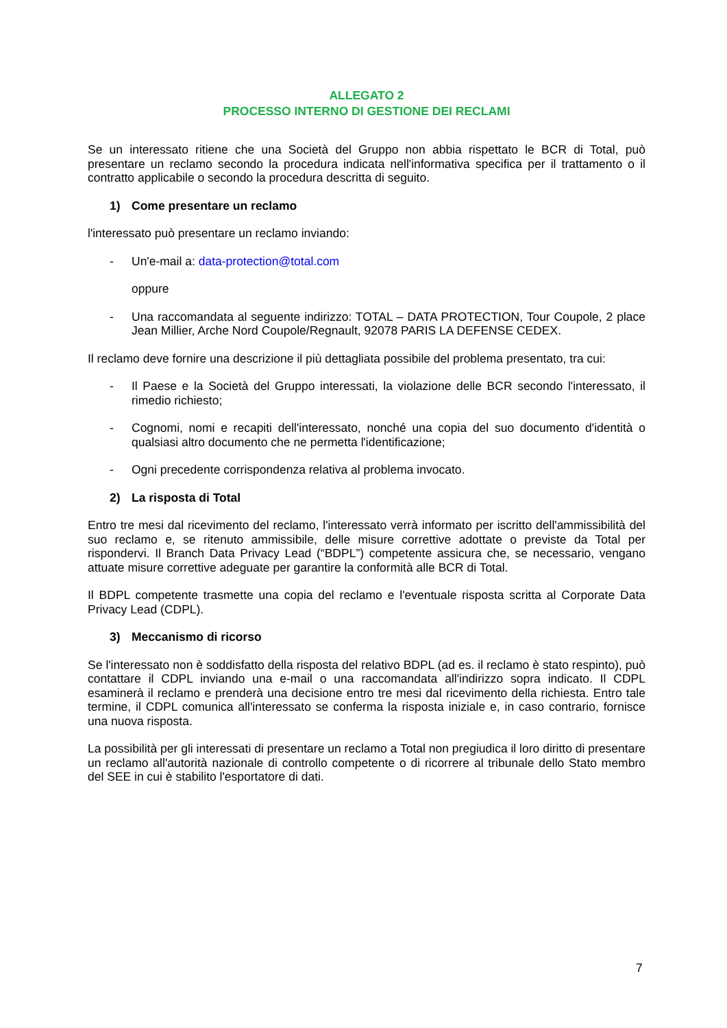ALLEGATO 2
PROCESSO INTERNO DI GESTIONE DEI RECLAMI
Se un interessato ritiene che una Società del Gruppo non abbia rispettato le BCR di Total, può presentare un reclamo secondo la procedura indicata nell'informativa specifica per il trattamento o il contratto applicabile o secondo la procedura descritta di seguito.
1) Come presentare un reclamo
l'interessato può presentare un reclamo inviando:
- Un'e-mail a: data-protection@total.com
oppure
- Una raccomandata al seguente indirizzo: TOTAL – DATA PROTECTION, Tour Coupole, 2 place Jean Millier, Arche Nord Coupole/Regnault, 92078 PARIS LA DEFENSE CEDEX.
Il reclamo deve fornire una descrizione il più dettagliata possibile del problema presentato, tra cui:
- Il Paese e la Società del Gruppo interessati, la violazione delle BCR secondo l'interessato, il rimedio richiesto;
- Cognomi, nomi e recapiti dell'interessato, nonché una copia del suo documento d'identità o qualsiasi altro documento che ne permetta l'identificazione;
- Ogni precedente corrispondenza relativa al problema invocato.
2) La risposta di Total
Entro tre mesi dal ricevimento del reclamo, l'interessato verrà informato per iscritto dell'ammissibilità del suo reclamo e, se ritenuto ammissibile, delle misure correttive adottate o previste da Total per rispondervi. Il Branch Data Privacy Lead (“BDPL”) competente assicura che, se necessario, vengano attuate misure correttive adeguate per garantire la conformità alle BCR di Total.
Il BDPL competente trasmette una copia del reclamo e l'eventuale risposta scritta al Corporate Data Privacy Lead (CDPL).
3) Meccanismo di ricorso
Se l'interessato non è soddisfatto della risposta del relativo BDPL (ad es. il reclamo è stato respinto), può contattare il CDPL inviando una e-mail o una raccomandata all'indirizzo sopra indicato. Il CDPL esaminerà il reclamo e prenderà una decisione entro tre mesi dal ricevimento della richiesta. Entro tale termine, il CDPL comunica all'interessato se conferma la risposta iniziale e, in caso contrario, fornisce una nuova risposta.
La possibilità per gli interessati di presentare un reclamo a Total non pregiudica il loro diritto di presentare un reclamo all'autorità nazionale di controllo competente o di ricorrere al tribunale dello Stato membro del SEE in cui è stabilito l'esportatore di dati.
7